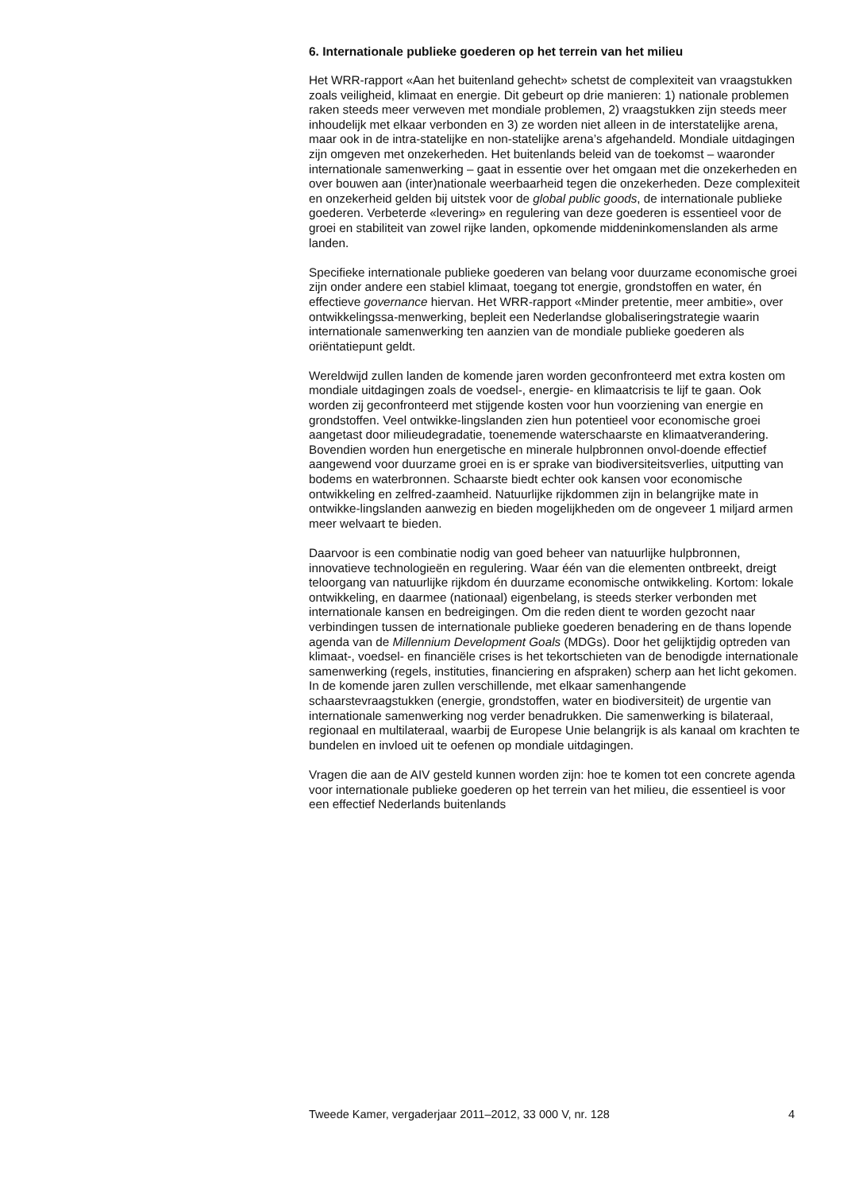6. Internationale publieke goederen op het terrein van het milieu
Het WRR-rapport «Aan het buitenland gehecht» schetst de complexiteit van vraagstukken zoals veiligheid, klimaat en energie. Dit gebeurt op drie manieren: 1) nationale problemen raken steeds meer verweven met mondiale problemen, 2) vraagstukken zijn steeds meer inhoudelijk met elkaar verbonden en 3) ze worden niet alleen in de interstatelijke arena, maar ook in de intra-statelijke en non-statelijke arena’s afgehandeld. Mondiale uitdagingen zijn omgeven met onzekerheden. Het buitenlands beleid van de toekomst – waaronder internationale samenwerking – gaat in essentie over het omgaan met die onzekerheden en over bouwen aan (inter)nationale weerbaarheid tegen die onzekerheden. Deze complexiteit en onzekerheid gelden bij uitstek voor de global public goods, de internationale publieke goederen. Verbeterde «levering» en regulering van deze goederen is essentieel voor de groei en stabiliteit van zowel rijke landen, opkomende middeninkomenslanden als arme landen.
Specifieke internationale publieke goederen van belang voor duurzame economische groei zijn onder andere een stabiel klimaat, toegang tot energie, grondstoffen en water, én effectieve governance hiervan. Het WRR-rapport «Minder pretentie, meer ambitie», over ontwikkelingssa-menwerking, bepleit een Nederlandse globaliseringstrategie waarin internationale samenwerking ten aanzien van de mondiale publieke goederen als oriëntatiepunt geldt.
Wereldwijd zullen landen de komende jaren worden geconfronteerd met extra kosten om mondiale uitdagingen zoals de voedsel-, energie- en klimaatcrisis te lijf te gaan. Ook worden zij geconfronteerd met stijgende kosten voor hun voorziening van energie en grondstoffen. Veel ontwikke-lingslanden zien hun potentieel voor economische groei aangetast door milieudegradatie, toenemende waterschaarste en klimaatverandering. Bovendien worden hun energetische en minerale hulpbronnen onvol-doende effectief aangewend voor duurzame groei en is er sprake van biodiversiteitsverlies, uitputting van bodems en waterbronnen. Schaarste biedt echter ook kansen voor economische ontwikkeling en zelfred-zaamheid. Natuurlijke rijkdommen zijn in belangrijke mate in ontwikke-lingslanden aanwezig en bieden mogelijkheden om de ongeveer 1 miljard armen meer welvaart te bieden.
Daarvoor is een combinatie nodig van goed beheer van natuurlijke hulpbronnen, innovatieve technologieën en regulering. Waar één van die elementen ontbreekt, dreigt teloorgang van natuurlijke rijkdom én duurzame economische ontwikkeling. Kortom: lokale ontwikkeling, en daarmee (nationaal) eigenbelang, is steeds sterker verbonden met internationale kansen en bedreigingen. Om die reden dient te worden gezocht naar verbindingen tussen de internationale publieke goederen benadering en de thans lopende agenda van de Millennium Development Goals (MDGs). Door het gelijktijdig optreden van klimaat-, voedsel- en financiële crises is het tekortschieten van de benodigde internationale samenwerking (regels, instituties, financiering en afspraken) scherp aan het licht gekomen. In de komende jaren zullen verschillende, met elkaar samenhangende schaarstevraagstukken (energie, grondstoffen, water en biodiversiteit) de urgentie van internationale samenwerking nog verder benadrukken. Die samenwerking is bilateraal, regionaal en multilateraal, waarbij de Europese Unie belangrijk is als kanaal om krachten te bundelen en invloed uit te oefenen op mondiale uitdagingen.
Vragen die aan de AIV gesteld kunnen worden zijn: hoe te komen tot een concrete agenda voor internationale publieke goederen op het terrein van het milieu, die essentieel is voor een effectief Nederlands buitenlands
Tweede Kamer, vergaderjaar 2011–2012, 33 000 V, nr. 128 4